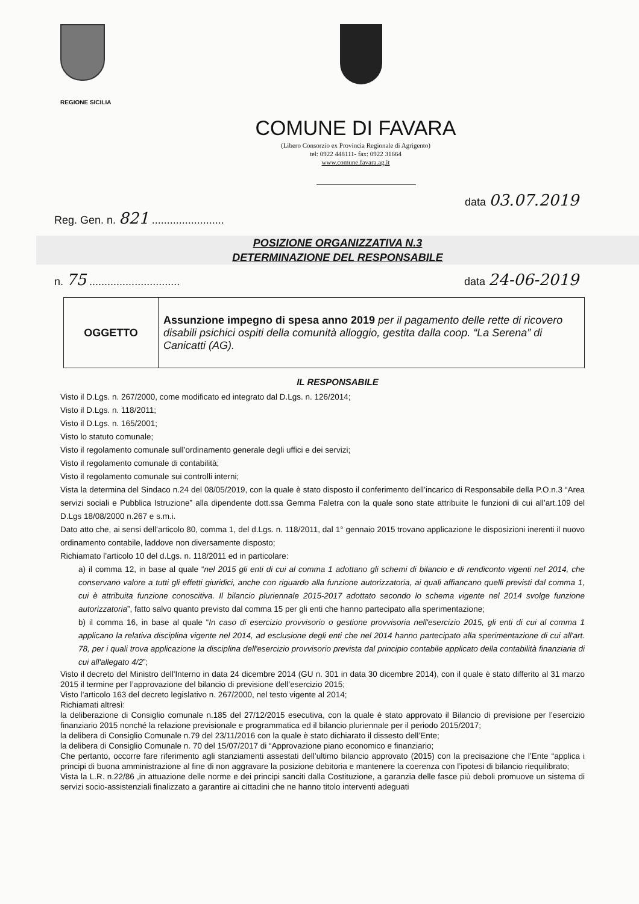REGIONE SICILIA
COMUNE DI FAVARA
(Libero Consorzio ex Provincia Regionale di Agrigento)
tel: 0922 448111- fax: 0922 31664
www.comune.favara.ag.it
data 03.07.2019
Reg. Gen. n. 821 ........................
POSIZIONE ORGANIZZATIVA N.3
DETERMINAZIONE DEL RESPONSABILE
n. 75 .............................. data 24-06-2019
| OGGETTO | Assunzione impegno di spesa anno 2019 per il pagamento delle rette di ricovero disabili psichici ospiti della comunità alloggio, gestita dalla coop. “La Serena” di Canicatti (AG). |
IL RESPONSABILE
Visto il D.Lgs. n. 267/2000, come modificato ed integrato dal D.Lgs. n. 126/2014;
Visto il D.Lgs. n. 118/2011;
Visto il D.Lgs. n. 165/2001;
Visto lo statuto comunale;
Visto il regolamento comunale sull’ordinamento generale degli uffici e dei servizi;
Visto il regolamento comunale di contabilità;
Visto il regolamento comunale sui controlli interni;
Vista la determina del Sindaco n.24 del 08/05/2019, con la quale è stato disposto il conferimento dell’incarico di Responsabile della P.O.n.3 “Area servizi sociali e Pubblica Istruzione” alla dipendente dott.ssa Gemma Faletra con la quale sono state attribuite le funzioni di cui all’art.109 del D.Lgs 18/08/2000 n.267 e s.m.i.
Dato atto che, ai sensi dell’articolo 80, comma 1, del d.Lgs. n. 118/2011, dal 1° gennaio 2015 trovano applicazione le disposizioni inerenti il nuovo ordinamento contabile, laddove non diversamente disposto;
Richiamato l’articolo 10 del d.Lgs. n. 118/2011 ed in particolare:
a) il comma 12, in base al quale “nel 2015 gli enti di cui al comma 1 adottano gli schemi di bilancio e di rendiconto vigenti nel 2014, che conservano valore a tutti gli effetti giuridici, anche con riguardo alla funzione autorizzatoria, ai quali affiancano quelli previsti dal comma 1, cui è attribuita funzione conoscitiva. Il bilancio pluriennale 2015-2017 adottato secondo lo schema vigente nel 2014 svolge funzione autorizzatoria”, fatto salvo quanto previsto dal comma 15 per gli enti che hanno partecipato alla sperimentazione;
b) il comma 16, in base al quale “In caso di esercizio provvisorio o gestione provvisoria nell'esercizio 2015, gli enti di cui al comma 1 applicano la relativa disciplina vigente nel 2014, ad esclusione degli enti che nel 2014 hanno partecipato alla sperimentazione di cui all'art. 78, per i quali trova applicazione la disciplina dell'esercizio provvisorio prevista dal principio contabile applicato della contabilità finanziaria di cui all'allegato 4/2”;
Visto il decreto del Ministro dell'Interno in data 24 dicembre 2014 (GU n. 301 in data 30 dicembre 2014), con il quale è stato differito al 31 marzo 2015 il termine per l’approvazione del bilancio di previsione dell’esercizio 2015;
Visto l’articolo 163 del decreto legislativo n. 267/2000, nel testo vigente al 2014;
Richiamati altresì:
la deliberazione di Consiglio comunale n.185 del 27/12/2015 esecutiva, con la quale è stato approvato il Bilancio di previsione per l’esercizio finanziario 2015 nonché la relazione previsionale e programmatica ed il bilancio pluriennale per il periodo 2015/2017;
la delibera di Consiglio Comunale n.79 del 23/11/2016 con la quale è stato dichiarato il dissesto dell’Ente;
la delibera di Consiglio Comunale n. 70 del 15/07/2017 di “Approvazione piano economico e finanziario;
Che pertanto, occorre fare riferimento agli stanziamenti assestati dell’ultimo bilancio approvato (2015) con la precisazione che l’Ente “applica i principi di buona amministrazione al fine di non aggravare la posizione debitoria e mantenere la coerenza con l’ipotesi di bilancio riequilibrato;
Vista la L.R. n.22/86 ,in attuazione delle norme e dei principi sanciti dalla Costituzione, a garanzia delle fasce più deboli promuove un sistema di servizi socio-assistenziali finalizzato a garantire ai cittadini che ne hanno titolo interventi adeguati